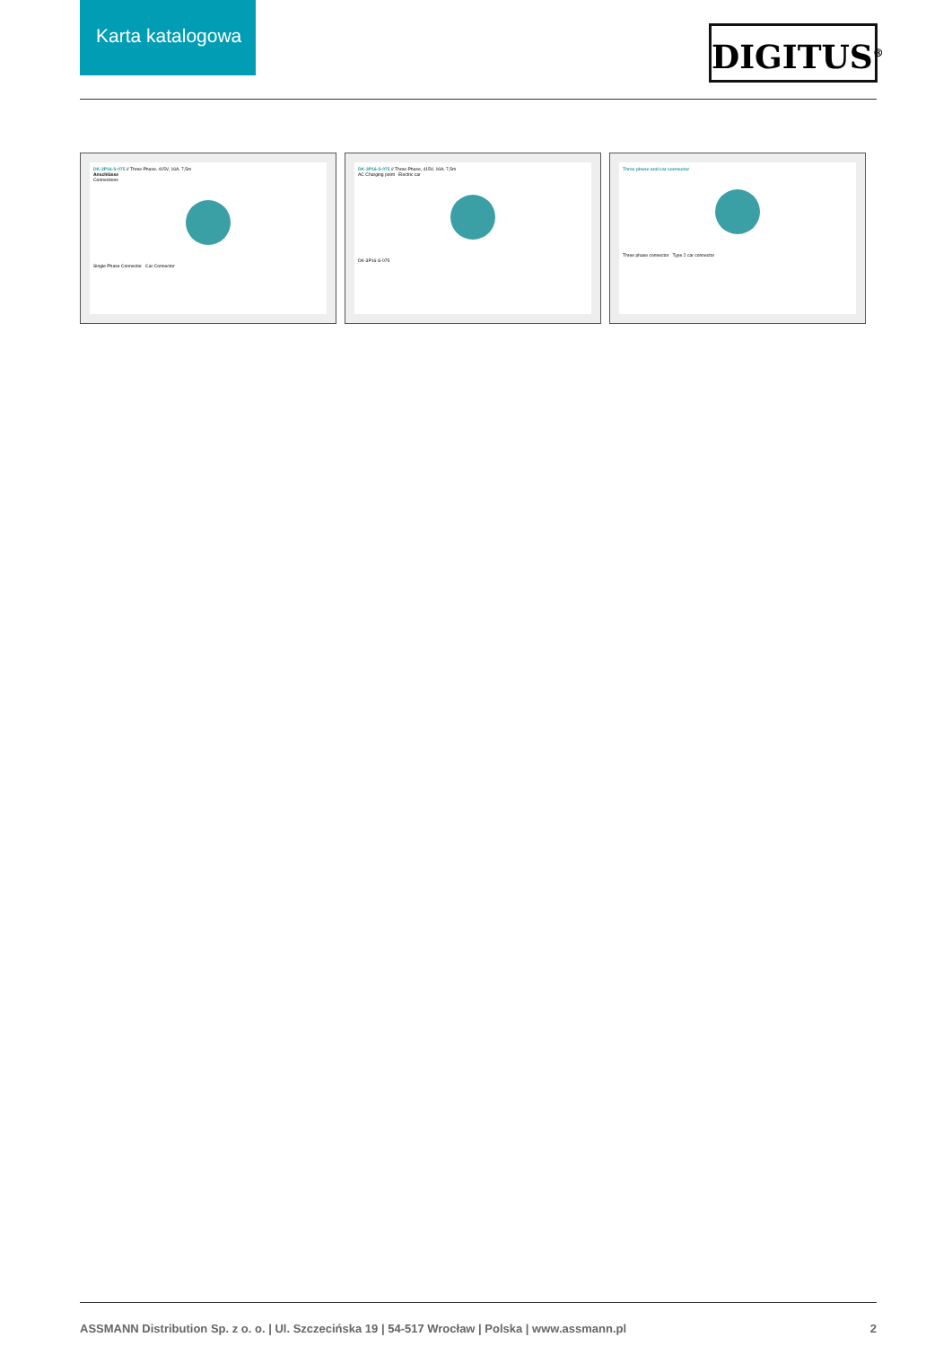Karta katalogowa
DIGITUS<sup>®</sup>
DK-3P16-S-075 // Three Phase, 415V, 16A, 7,5m
Anschlüsse
Connections
Single Phase Connector Car Connector
DK-3P16-S-075 // Three Phase, 415V, 16A, 7,5m
AC Charging point Electric car
DK-3P16-S-075
Three phase and car connector
Three phase connector Type 2 car connector
ASSMANN Distribution Sp. z o. o. | Ul. Szczecińska 19 | 54-517 Wrocław | Polska | www.assmann.pl 2